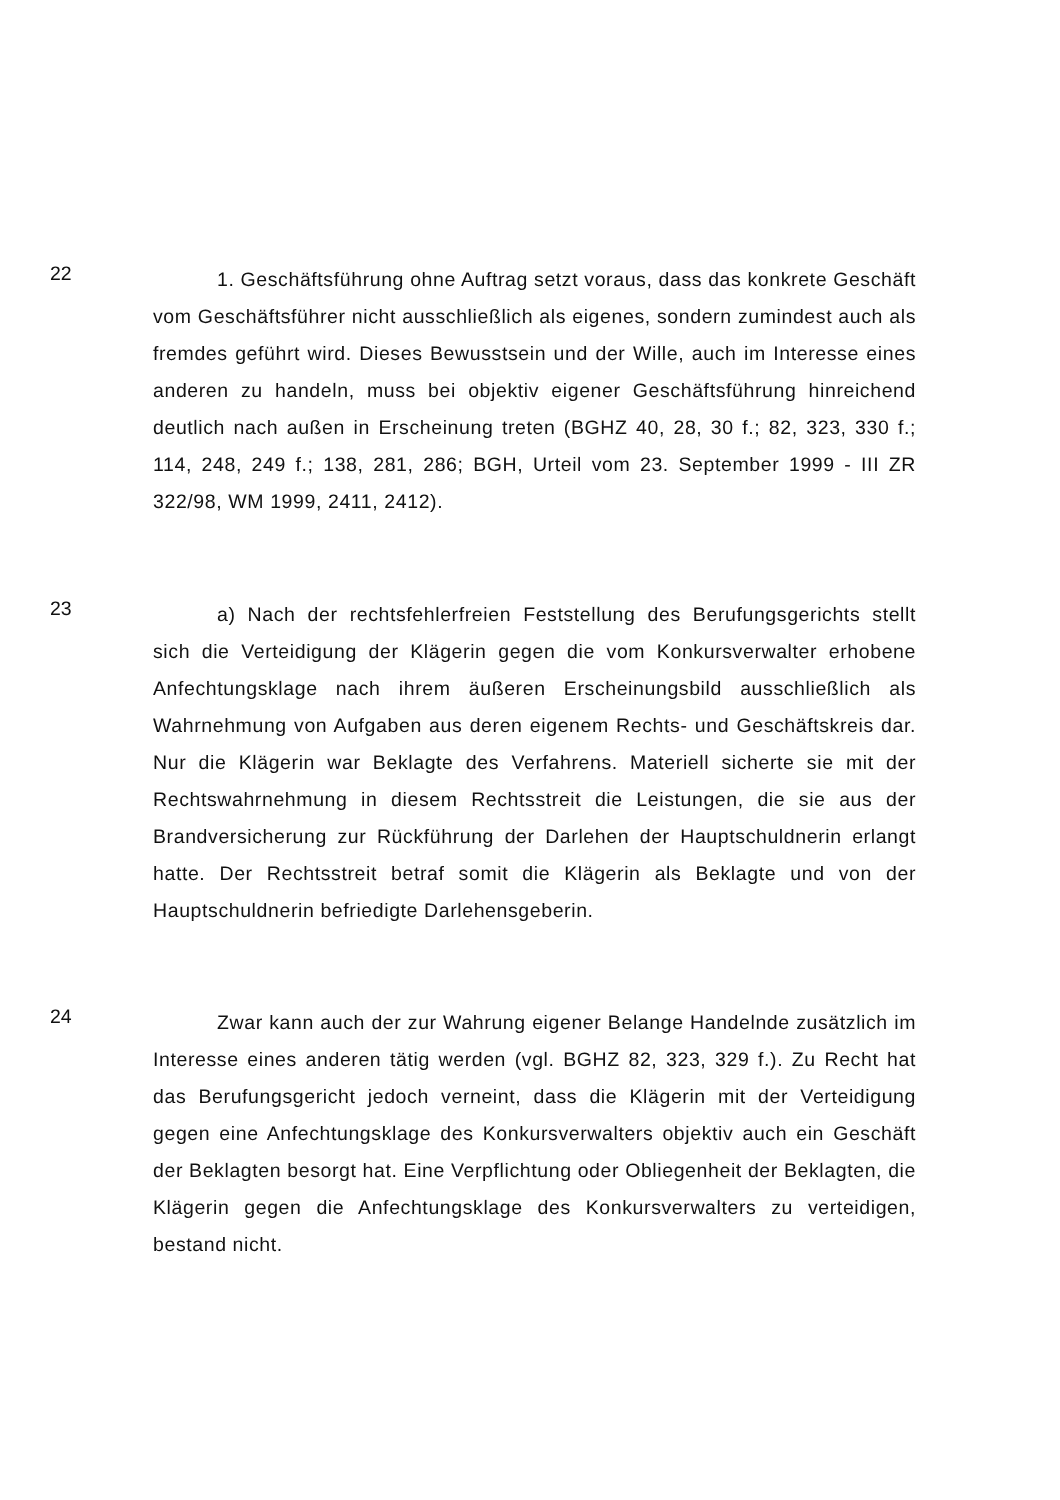22
1. Geschäftsführung ohne Auftrag setzt voraus, dass das konkrete Geschäft vom Geschäftsführer nicht ausschließlich als eigenes, sondern zumindest auch als fremdes geführt wird. Dieses Bewusstsein und der Wille, auch im Interesse eines anderen zu handeln, muss bei objektiv eigener Geschäftsführung hinreichend deutlich nach außen in Erscheinung treten (BGHZ 40, 28, 30 f.; 82, 323, 330 f.; 114, 248, 249 f.; 138, 281, 286; BGH, Urteil vom 23. September 1999 - III ZR 322/98, WM 1999, 2411, 2412).
23
a) Nach der rechtsfehlerfreien Feststellung des Berufungsgerichts stellt sich die Verteidigung der Klägerin gegen die vom Konkursverwalter erhobene Anfechtungsklage nach ihrem äußeren Erscheinungsbild ausschließlich als Wahrnehmung von Aufgaben aus deren eigenem Rechts- und Geschäftskreis dar. Nur die Klägerin war Beklagte des Verfahrens. Materiell sicherte sie mit der Rechtswahrnehmung in diesem Rechtsstreit die Leistungen, die sie aus der Brandversicherung zur Rückführung der Darlehen der Hauptschuldnerin erlangt hatte. Der Rechtsstreit betraf somit die Klägerin als Beklagte und von der Hauptschuldnerin befriedigte Darlehensgeberin.
24
Zwar kann auch der zur Wahrung eigener Belange Handelnde zusätzlich im Interesse eines anderen tätig werden (vgl. BGHZ 82, 323, 329 f.). Zu Recht hat das Berufungsgericht jedoch verneint, dass die Klägerin mit der Verteidigung gegen eine Anfechtungsklage des Konkursverwalters objektiv auch ein Geschäft der Beklagten besorgt hat. Eine Verpflichtung oder Obliegenheit der Beklagten, die Klägerin gegen die Anfechtungsklage des Konkursverwalters zu verteidigen, bestand nicht.